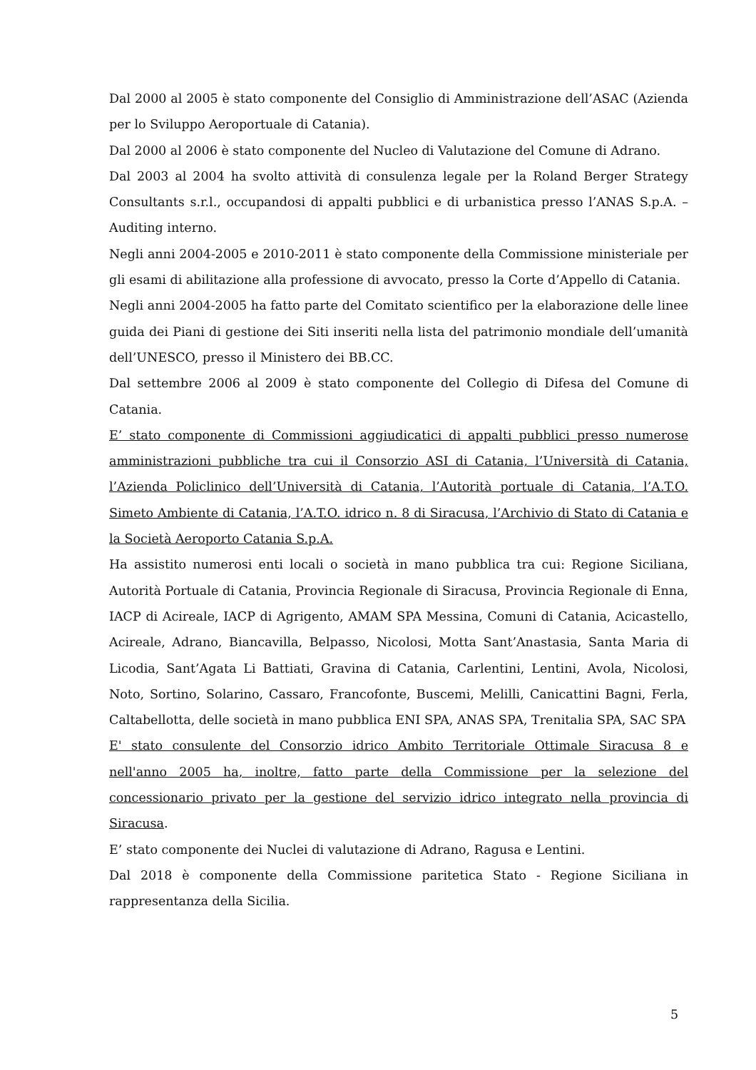Dal 2000 al 2005 è stato componente del Consiglio di Amministrazione dell’ASAC (Azienda per lo Sviluppo Aeroportuale di Catania).
Dal 2000 al 2006 è stato componente del Nucleo di Valutazione del Comune di Adrano.
Dal 2003 al 2004 ha svolto attività di consulenza legale per la Roland Berger Strategy Consultants s.r.l., occupandosi di appalti pubblici e di urbanistica presso l’ANAS S.p.A. – Auditing interno.
Negli anni 2004-2005 e 2010-2011 è stato componente della Commissione ministeriale per gli esami di abilitazione alla professione di avvocato, presso la Corte d’Appello di Catania.
Negli anni 2004-2005 ha fatto parte del Comitato scientifico per la elaborazione delle linee guida dei Piani di gestione dei Siti inseriti nella lista del patrimonio mondiale dell’umanità dell’UNESCO, presso il Ministero dei BB.CC.
Dal settembre 2006 al 2009 è stato componente del Collegio di Difesa del Comune di Catania.
E’ stato componente di Commissioni aggiudicatici di appalti pubblici presso numerose amministrazioni pubbliche tra cui il Consorzio ASI di Catania, l’Università di Catania, l’Azienda Policlinico dell’Università di Catania, l’Autorità portuale di Catania, l’A.T.O. Simeto Ambiente di Catania, l’A.T.O. idrico n. 8 di Siracusa, l’Archivio di Stato di Catania e la Società Aeroporto Catania S.p.A.
Ha assistito numerosi enti locali o società in mano pubblica tra cui: Regione Siciliana, Autorità Portuale di Catania, Provincia Regionale di Siracusa, Provincia Regionale di Enna, IACP di Acireale, IACP di Agrigento, AMAM SPA Messina, Comuni di Catania, Acicastello, Acireale, Adrano, Biancavilla, Belpasso, Nicolosi, Motta Sant’Anastasia, Santa Maria di Licodia, Sant’Agata Li Battiati, Gravina di Catania, Carlentini, Lentini, Avola, Nicolosi, Noto, Sortino, Solarino, Cassaro, Francofonte, Buscemi, Melilli, Canicattini Bagni, Ferla, Caltabellotta, delle società in mano pubblica ENI SPA, ANAS SPA, Trenitalia SPA, SAC SPA
E' stato consulente del Consorzio idrico Ambito Territoriale Ottimale Siracusa 8 e nell'anno 2005 ha, inoltre, fatto parte della Commissione per la selezione del concessionario privato per la gestione del servizio idrico integrato nella provincia di Siracusa.
E’ stato componente dei Nuclei di valutazione di Adrano, Ragusa e Lentini.
Dal 2018 è componente della Commissione paritetica Stato - Regione Siciliana in rappresentanza della Sicilia.
5